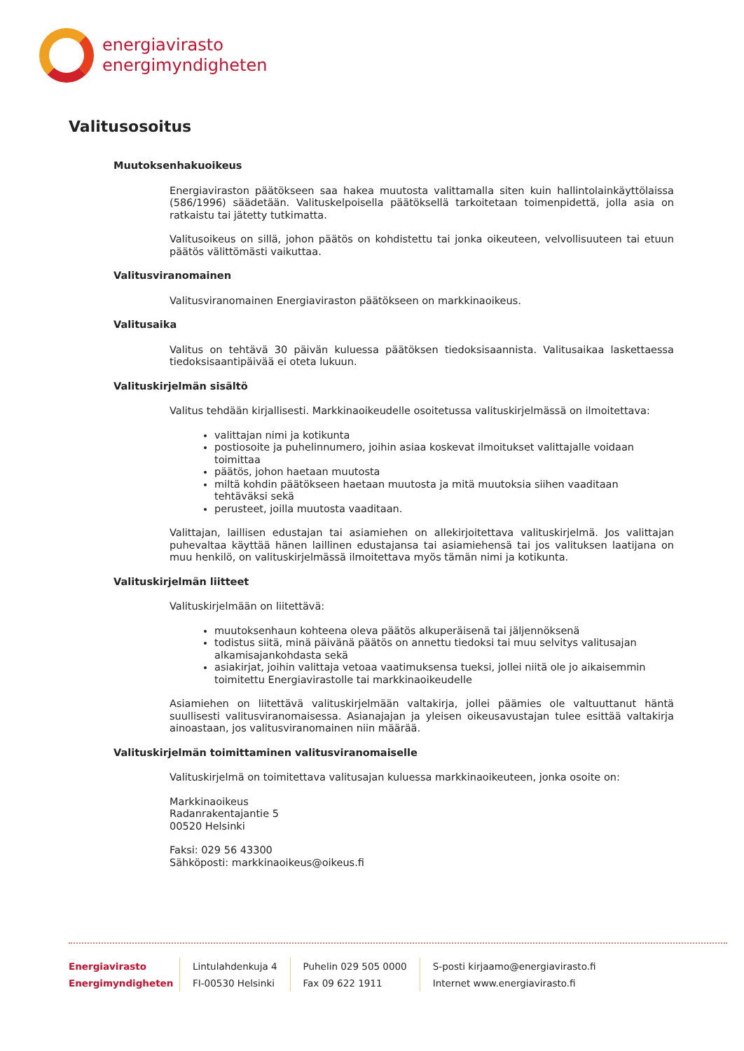energiavirasto
energimyndigheten
Valitusosoitus
Muutoksenhakuoikeus
Energiaviraston päätökseen saa hakea muutosta valittamalla siten kuin hallintolainkäyttölaissa (586/1996) säädetään. Valituskelpoisella päätöksellä tarkoitetaan toimenpidettä, jolla asia on ratkaistu tai jätetty tutkimatta.
Valitusoikeus on sillä, johon päätös on kohdistettu tai jonka oikeuteen, velvollisuuteen tai etuun päätös välittömästi vaikuttaa.
Valitusviranomainen
Valitusviranomainen Energiaviraston päätökseen on markkinaoikeus.
Valitusaika
Valitus on tehtävä 30 päivän kuluessa päätöksen tiedoksisaannista. Valitusaikaa laskettaessa tiedoksisaantipäivää ei oteta lukuun.
Valituskirjelmän sisältö
Valitus tehdään kirjallisesti. Markkinaoikeudelle osoitetussa valituskirjelmässä on ilmoitettava:
valittajan nimi ja kotikunta
postiosoite ja puhelinnumero, joihin asiaa koskevat ilmoitukset valittajalle voidaan toimittaa
päätös, johon haetaan muutosta
miltä kohdin päätökseen haetaan muutosta ja mitä muutoksia siihen vaaditaan tehtäväksi sekä
perusteet, joilla muutosta vaaditaan.
Valittajan, laillisen edustajan tai asiamiehen on allekirjoitettava valituskirjelmä. Jos valittajan puhevaltaa käyttää hänen laillinen edustajansa tai asiamiehensä tai jos valituksen laatijana on muu henkilö, on valituskirjelmässä ilmoitettava myös tämän nimi ja kotikunta.
Valituskirjelmän liitteet
Valituskirjelmään on liitettävä:
muutoksenhaun kohteena oleva päätös alkuperäisenä tai jäljennöksenä
todistus siitä, minä päivänä päätös on annettu tiedoksi tai muu selvitys valitusajan alkamisajankohdasta sekä
asiakirjat, joihin valittaja vetoaa vaatimuksensa tueksi, jollei niitä ole jo aikaisemmin toimitettu Energiavirastolle tai markkinaoikeudelle
Asiamiehen on liitettävä valituskirjelmään valtakirja, jollei päämies ole valtuuttanut häntä suullisesti valitusviranomaisessa. Asianajajan ja yleisen oikeusavustajan tulee esittää valtakirja ainoastaan, jos valitusviranomainen niin määrää.
Valituskirjelmän toimittaminen valitusviranomaiselle
Valituskirjelmä on toimitettava valitusajan kuluessa markkinaoikeuteen, jonka osoite on:
Markkinaoikeus
Radanrakentajantie 5
00520 Helsinki
Faksi: 029 56 43300
Sähköposti: markkinaoikeus@oikeus.fi
Energiavirasto
Energimyndigheten
Lintulahdenkuja 4
FI-00530 Helsinki
Puhelin 029 505 0000
Fax 09 622 1911
S-posti kirjaamo@energiavirasto.fi
Internet www.energiavirasto.fi